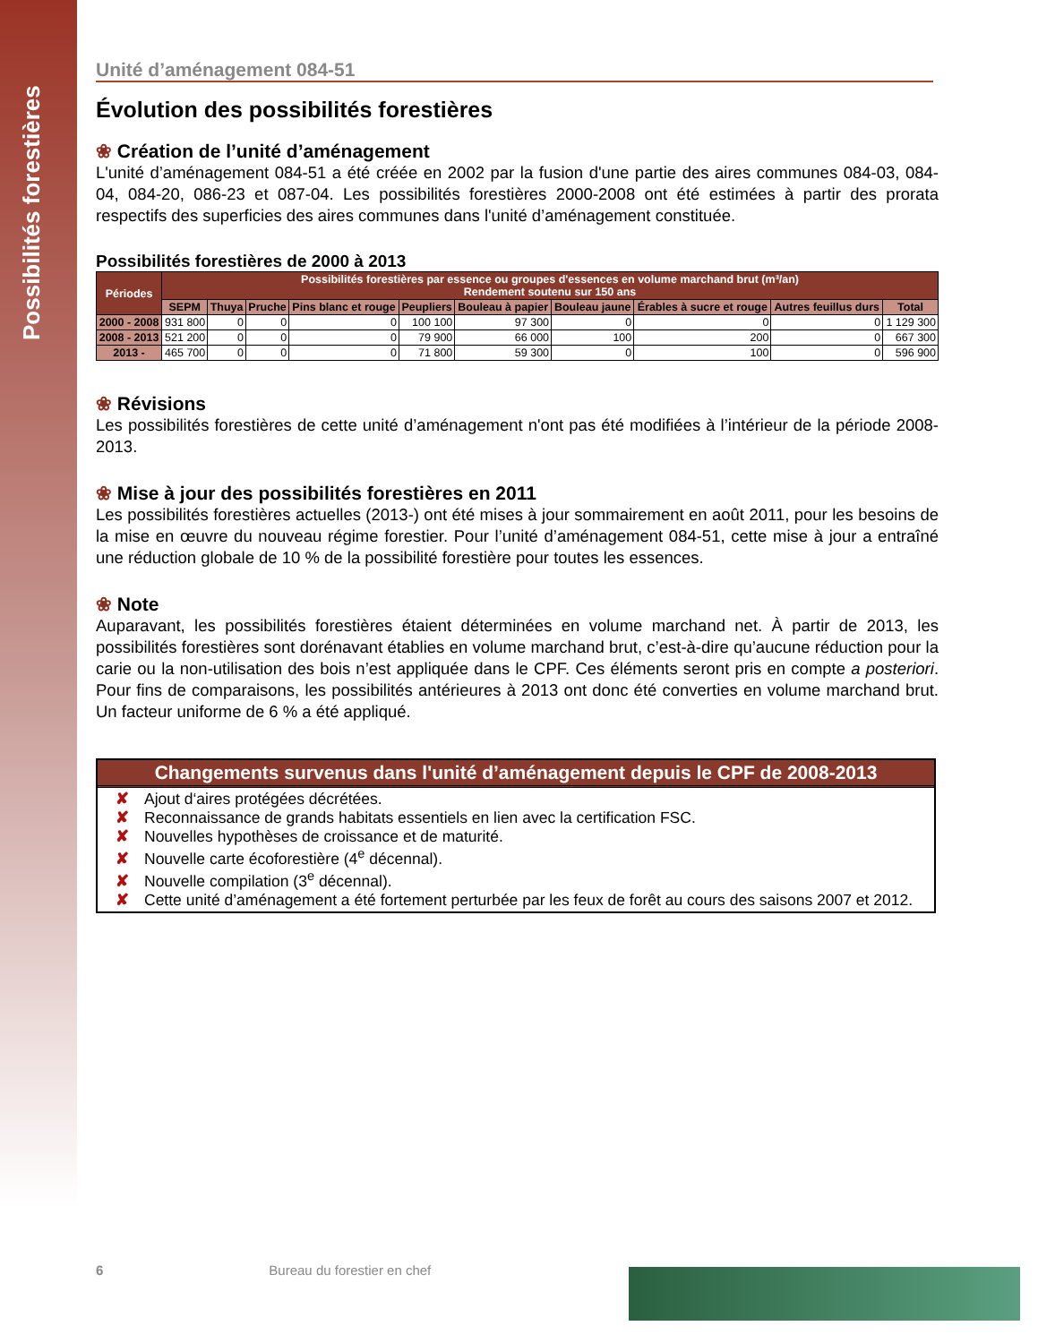Possibilités forestières
Unité d’aménagement 084-51
Évolution des possibilités forestières
❀ Création de l’unité d’aménagement
L'unité d’aménagement 084-51 a été créée en 2002 par la fusion d'une partie des aires communes 084-03, 084-04, 084-20, 086-23 et 087-04. Les possibilités forestières 2000-2008 ont été estimées à partir des prorata respectifs des superficies des aires communes dans l'unité d’aménagement constituée.
Possibilités forestières de 2000 à 2013
| Périodes | Possibilités forestières par essence ou groupes d'essences en volume marchand brut (m³/an) Rendement soutenu sur 150 ans | | | | | | | | | |
| --- | --- | --- | --- | --- | --- | --- | --- | --- | --- | --- |
| | SEPM | Thuya | Pruche | Pins blanc et rouge | Peupliers | Bouleau à papier | Bouleau jaune | Érables à sucre et rouge | Autres feuillus durs | Total |
| 2000 - 2008 | 931 800 | 0 | 0 | 0 | 100 100 | 97 300 | 0 | 0 | 0 | 1 129 300 |
| 2008 - 2013 | 521 200 | 0 | 0 | 0 | 79 900 | 66 000 | 100 | 200 | 0 | 667 300 |
| 2013 - | 465 700 | 0 | 0 | 0 | 71 800 | 59 300 | 0 | 100 | 0 | 596 900 |
❀ Révisions
Les possibilités forestières de cette unité d’aménagement n'ont pas été modifiées à l’intérieur de la période 2008-2013.
❀ Mise à jour des possibilités forestières en 2011
Les possibilités forestières actuelles (2013-) ont été mises à jour sommairement en août 2011, pour les besoins de la mise en œuvre du nouveau régime forestier. Pour l’unité d’aménagement 084-51, cette mise à jour a entraîné une réduction globale de 10 % de la possibilité forestière pour toutes les essences.
❀ Note
Auparavant, les possibilités forestières étaient déterminées en volume marchand net. À partir de 2013, les possibilités forestières sont dorénavant établies en volume marchand brut, c’est-à-dire qu’aucune réduction pour la carie ou la non-utilisation des bois n’est appliquée dans le CPF. Ces éléments seront pris en compte a posteriori. Pour fins de comparaisons, les possibilités antérieures à 2013 ont donc été converties en volume marchand brut. Un facteur uniforme de 6 % a été appliqué.
Changements survenus dans l'unité d’aménagement depuis le CPF de 2008-2013
✘ Ajout d‘aires protégées décrétées.
✘ Reconnaissance de grands habitats essentiels en lien avec la certification FSC.
✘ Nouvelles hypothèses de croissance et de maturité.
✘ Nouvelle carte écoforestière (4<sup>e</sup> décennal).
✘ Nouvelle compilation (3<sup>e</sup> décennal).
✘ Cette unité d’aménagement a été fortement perturbée par les feux de forêt au cours des saisons 2007 et 2012.
6 Bureau du forestier en chef